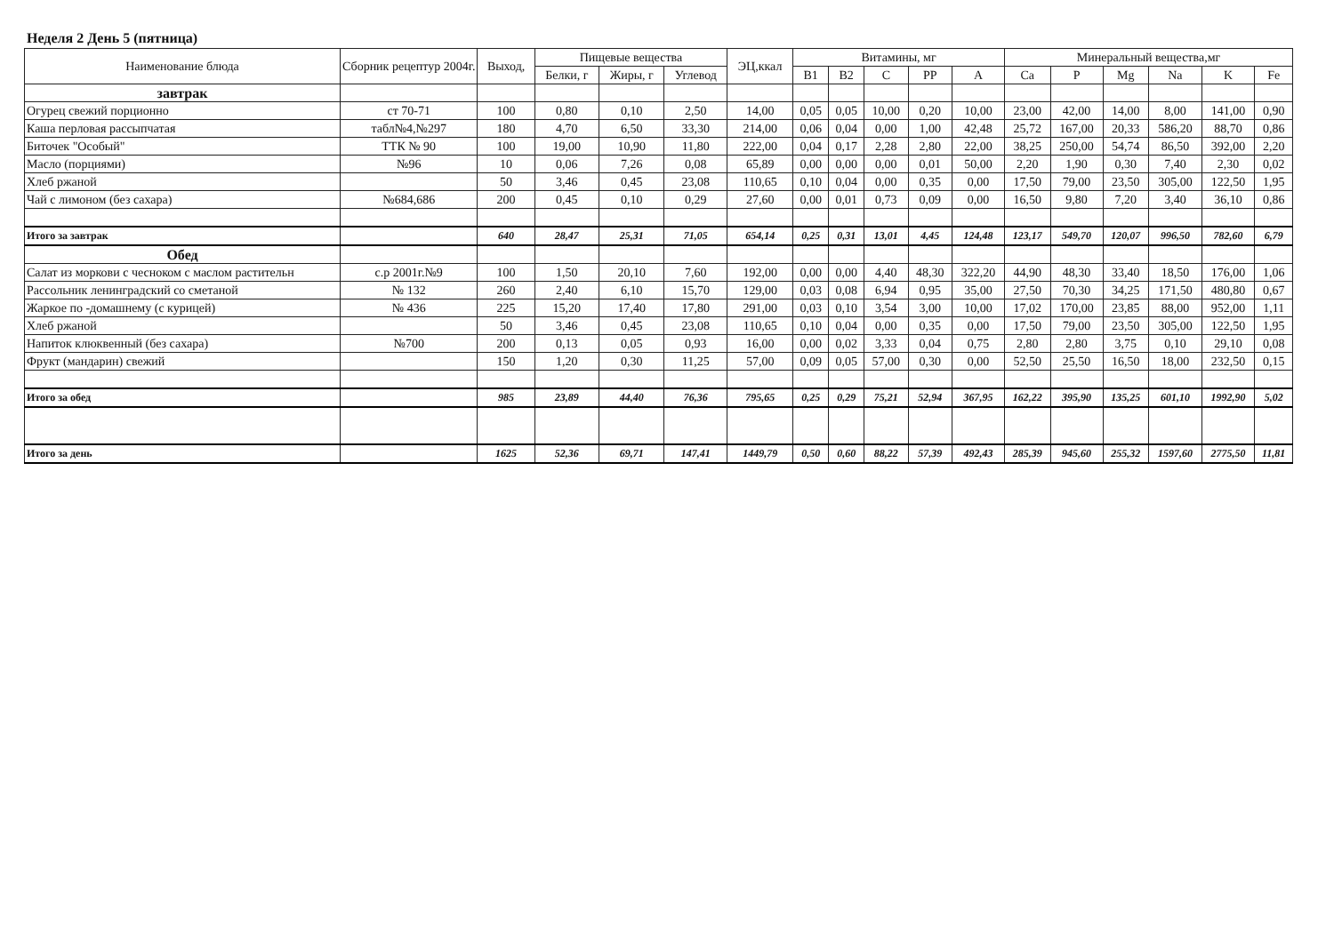Неделя 2 День 5 (пятница)
| Наименование блюда | Сборник рецептур 2004г. | Выход, | Пищевые вещества | | | ЭЦ,ккал | Витамины, мг | | | | | Минеральный вещества,мг | | | | | |
| --- | --- | --- | --- | --- | --- | --- | --- | --- | --- | --- | --- | --- | --- | --- | --- | --- | --- |
| | | | Белки, г | Жиры, г | Углевод | | B1 | B2 | C | PP | A | Ca | P | Mg | Na | K | Fe |
| завтрак | | | | | | | | | | | | | | | | | |
| Огурец свежий порционно | ст 70-71 | 100 | 0,80 | 0,10 | 2,50 | 14,00 | 0,05 | 0,05 | 10,00 | 0,20 | 10,00 | 23,00 | 42,00 | 14,00 | 8,00 | 141,00 | 0,90 |
| Каша перловая рассыпчатая | табл№4,№297 | 180 | 4,70 | 6,50 | 33,30 | 214,00 | 0,06 | 0,04 | 0,00 | 1,00 | 42,48 | 25,72 | 167,00 | 20,33 | 586,20 | 88,70 | 0,86 |
| Биточек "Особый" | ТТК № 90 | 100 | 19,00 | 10,90 | 11,80 | 222,00 | 0,04 | 0,17 | 2,28 | 2,80 | 22,00 | 38,25 | 250,00 | 54,74 | 86,50 | 392,00 | 2,20 |
| Масло (порциями) | №96 | 10 | 0,06 | 7,26 | 0,08 | 65,89 | 0,00 | 0,00 | 0,00 | 0,01 | 50,00 | 2,20 | 1,90 | 0,30 | 7,40 | 2,30 | 0,02 |
| Хлеб ржаной | | 50 | 3,46 | 0,45 | 23,08 | 110,65 | 0,10 | 0,04 | 0,00 | 0,35 | 0,00 | 17,50 | 79,00 | 23,50 | 305,00 | 122,50 | 1,95 |
| Чай с лимоном (без сахара) | №684,686 | 200 | 0,45 | 0,10 | 0,29 | 27,60 | 0,00 | 0,01 | 0,73 | 0,09 | 0,00 | 16,50 | 9,80 | 7,20 | 3,40 | 36,10 | 0,86 |
| Итого за завтрак | | 640 | 28,47 | 25,31 | 71,05 | 654,14 | 0,25 | 0,31 | 13,01 | 4,45 | 124,48 | 123,17 | 549,70 | 120,07 | 996,50 | 782,60 | 6,79 |
| Обед | | | | | | | | | | | | | | | | | |
| Салат из моркови с чесноком с маслом растительн | с.р 2001г.№9 | 100 | 1,50 | 20,10 | 7,60 | 192,00 | 0,00 | 0,00 | 4,40 | 48,30 | 322,20 | 44,90 | 48,30 | 33,40 | 18,50 | 176,00 | 1,06 |
| Рассольник ленинградский со сметаной | № 132 | 260 | 2,40 | 6,10 | 15,70 | 129,00 | 0,03 | 0,08 | 6,94 | 0,95 | 35,00 | 27,50 | 70,30 | 34,25 | 171,50 | 480,80 | 0,67 |
| Жаркое по -домашнему (с курицей) | № 436 | 225 | 15,20 | 17,40 | 17,80 | 291,00 | 0,03 | 0,10 | 3,54 | 3,00 | 10,00 | 17,02 | 170,00 | 23,85 | 88,00 | 952,00 | 1,11 |
| Хлеб ржаной | | 50 | 3,46 | 0,45 | 23,08 | 110,65 | 0,10 | 0,04 | 0,00 | 0,35 | 0,00 | 17,50 | 79,00 | 23,50 | 305,00 | 122,50 | 1,95 |
| Напиток клюквенный (без сахара) | №700 | 200 | 0,13 | 0,05 | 0,93 | 16,00 | 0,00 | 0,02 | 3,33 | 0,04 | 0,75 | 2,80 | 2,80 | 3,75 | 0,10 | 29,10 | 0,08 |
| Фрукт (мандарин) свежий | | 150 | 1,20 | 0,30 | 11,25 | 57,00 | 0,09 | 0,05 | 57,00 | 0,30 | 0,00 | 52,50 | 25,50 | 16,50 | 18,00 | 232,50 | 0,15 |
| Итого за обед | | 985 | 23,89 | 44,40 | 76,36 | 795,65 | 0,25 | 0,29 | 75,21 | 52,94 | 367,95 | 162,22 | 395,90 | 135,25 | 601,10 | 1992,90 | 5,02 |
| Итого за день | | 1625 | 52,36 | 69,71 | 147,41 | 1449,79 | 0,50 | 0,60 | 88,22 | 57,39 | 492,43 | 285,39 | 945,60 | 255,32 | 1597,60 | 2775,50 | 11,81 |